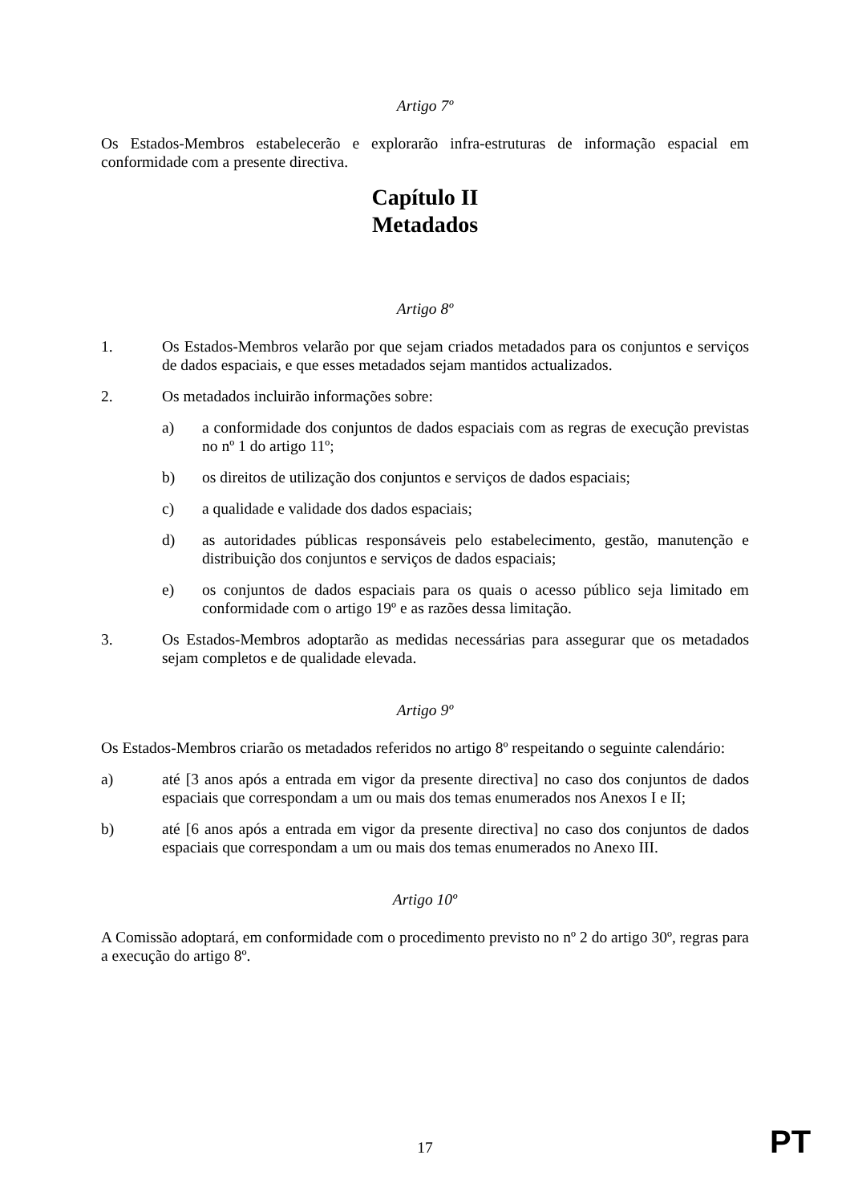Artigo 7º
Os Estados-Membros estabelecerão e explorarão infra-estruturas de informação espacial em conformidade com a presente directiva.
Capítulo II
Metadados
Artigo 8º
1. Os Estados-Membros velarão por que sejam criados metadados para os conjuntos e serviços de dados espaciais, e que esses metadados sejam mantidos actualizados.
2. Os metadados incluirão informações sobre:
a) a conformidade dos conjuntos de dados espaciais com as regras de execução previstas no nº 1 do artigo 11º;
b) os direitos de utilização dos conjuntos e serviços de dados espaciais;
c) a qualidade e validade dos dados espaciais;
d) as autoridades públicas responsáveis pelo estabelecimento, gestão, manutenção e distribuição dos conjuntos e serviços de dados espaciais;
e) os conjuntos de dados espaciais para os quais o acesso público seja limitado em conformidade com o artigo 19º e as razões dessa limitação.
3. Os Estados-Membros adoptarão as medidas necessárias para assegurar que os metadados sejam completos e de qualidade elevada.
Artigo 9º
Os Estados-Membros criarão os metadados referidos no artigo 8º respeitando o seguinte calendário:
a) até [3 anos após a entrada em vigor da presente directiva] no caso dos conjuntos de dados espaciais que correspondam a um ou mais dos temas enumerados nos Anexos I e II;
b) até [6 anos após a entrada em vigor da presente directiva] no caso dos conjuntos de dados espaciais que correspondam a um ou mais dos temas enumerados no Anexo III.
Artigo 10º
A Comissão adoptará, em conformidade com o procedimento previsto no nº 2 do artigo 30º, regras para a execução do artigo 8º.
17 PT